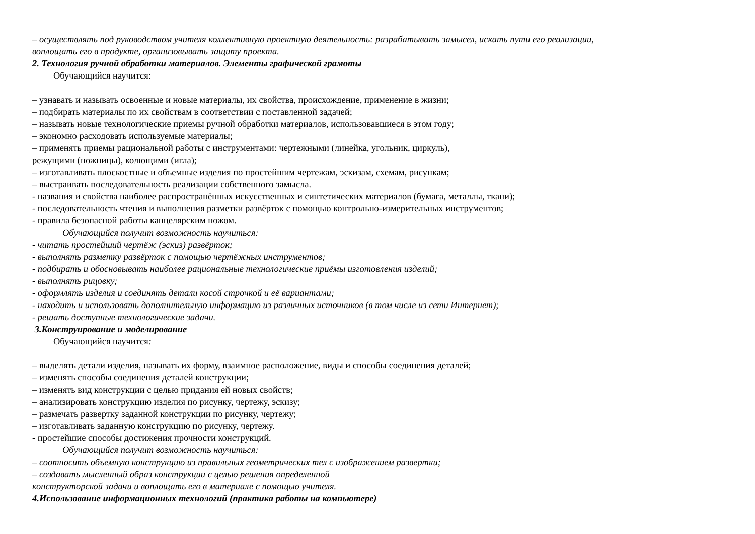– осуществлять под руководством учителя коллективную проектную деятельность: разрабатывать замысел, искать пути его реализации,
воплощать его в продукте, организовывать защиту проекта.
2. Технология ручной обработки материалов. Элементы графической грамоты
Обучающийся научится:
– узнавать и называть освоенные и новые материалы, их свойства, происхождение, применение в жизни;
– подбирать материалы по их свойствам в соответствии с поставленной задачей;
– называть новые технологические приемы ручной обработки материалов, использовавшиеся в этом году;
– экономно расходовать используемые материалы;
– применять приемы рациональной работы с инструментами: чертежными (линейка, угольник, циркуль),
режущими (ножницы), колющими (игла);
– изготавливать плоскостные и объемные изделия по простейшим чертежам, эскизам, схемам, рисункам;
– выстраивать последовательность реализации собственного замысла.
- названия и свойства наиболее распространённых искусственных и синтетических материалов (бумага, металлы, ткани);
- последовательность чтения и выполнения разметки развёрток с помощью контрольно-измерительных инструментов;
- правила безопасной работы канцелярским ножом.
Обучающийся получит возможность научиться:
- читать простейший чертёж (эскиз) развёрток;
- выполнять разметку развёрток с помощью чертёжных инструментов;
- подбирать и обосновывать наиболее рациональные технологические приёмы изготовления изделий;
- выполнять рицовку;
- оформлять изделия и соединять детали косой строчкой и её вариантами;
- находить и использовать дополнительную информацию из различных источников (в том числе из сети Интернет);
- решать доступные технологические задачи.
3.Конструирование и моделирование
Обучающийся научится:
– выделять детали изделия, называть их форму, взаимное расположение, виды и способы соединения деталей;
– изменять способы соединения деталей конструкции;
– изменять вид конструкции с целью придания ей новых свойств;
– анализировать конструкцию изделия по рисунку, чертежу, эскизу;
– размечать развертку заданной конструкции по рисунку, чертежу;
– изготавливать заданную конструкцию по рисунку, чертежу.
- простейшие способы достижения прочности конструкций.
Обучающийся получит возможность научиться:
– соотносить объемную конструкцию из правильных геометрических тел с изображением развертки;
– создавать мысленный образ конструкции с целью решения определенной
конструкторской задачи и воплощать его в материале с помощью учителя.
4.Использование информационных технологий (практика работы на компьютере)